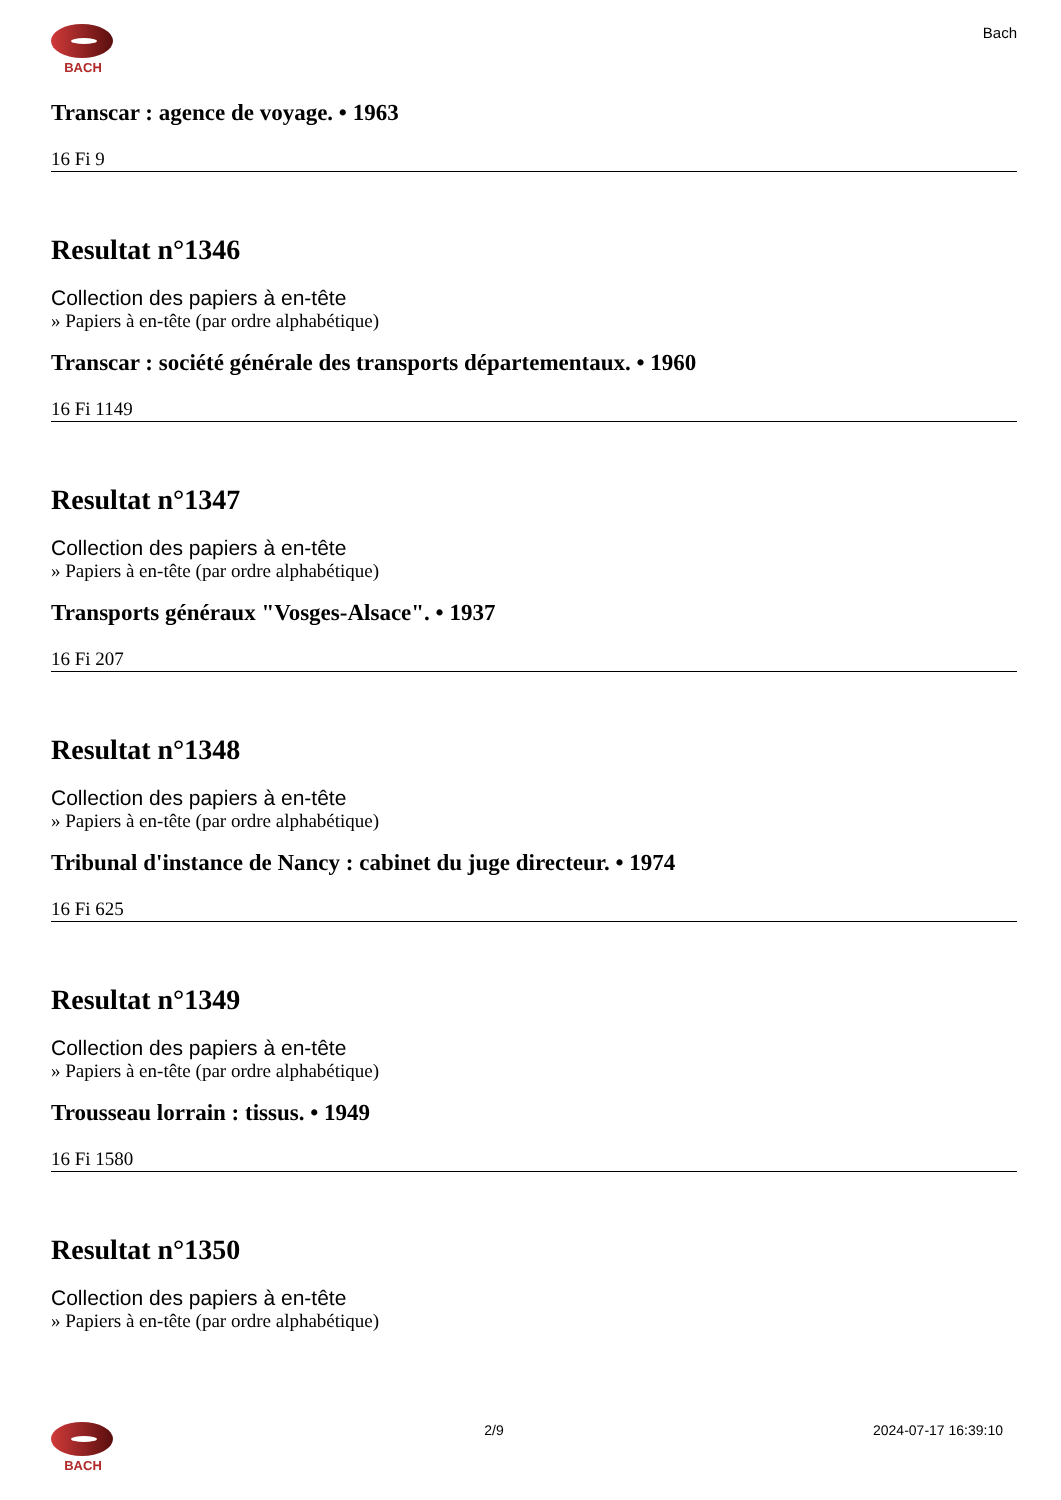BACH
Bach
Transcar : agence de voyage. • 1963
16 Fi 9
Resultat n°1346
Collection des papiers à en-tête
» Papiers à en-tête (par ordre alphabétique)
Transcar : société générale des transports départementaux. • 1960
16 Fi 1149
Resultat n°1347
Collection des papiers à en-tête
» Papiers à en-tête (par ordre alphabétique)
Transports généraux "Vosges-Alsace". • 1937
16 Fi 207
Resultat n°1348
Collection des papiers à en-tête
» Papiers à en-tête (par ordre alphabétique)
Tribunal d'instance de Nancy : cabinet du juge directeur. • 1974
16 Fi 625
Resultat n°1349
Collection des papiers à en-tête
» Papiers à en-tête (par ordre alphabétique)
Trousseau lorrain : tissus. • 1949
16 Fi 1580
Resultat n°1350
Collection des papiers à en-tête
» Papiers à en-tête (par ordre alphabétique)
BACH 2/9 2024-07-17 16:39:10